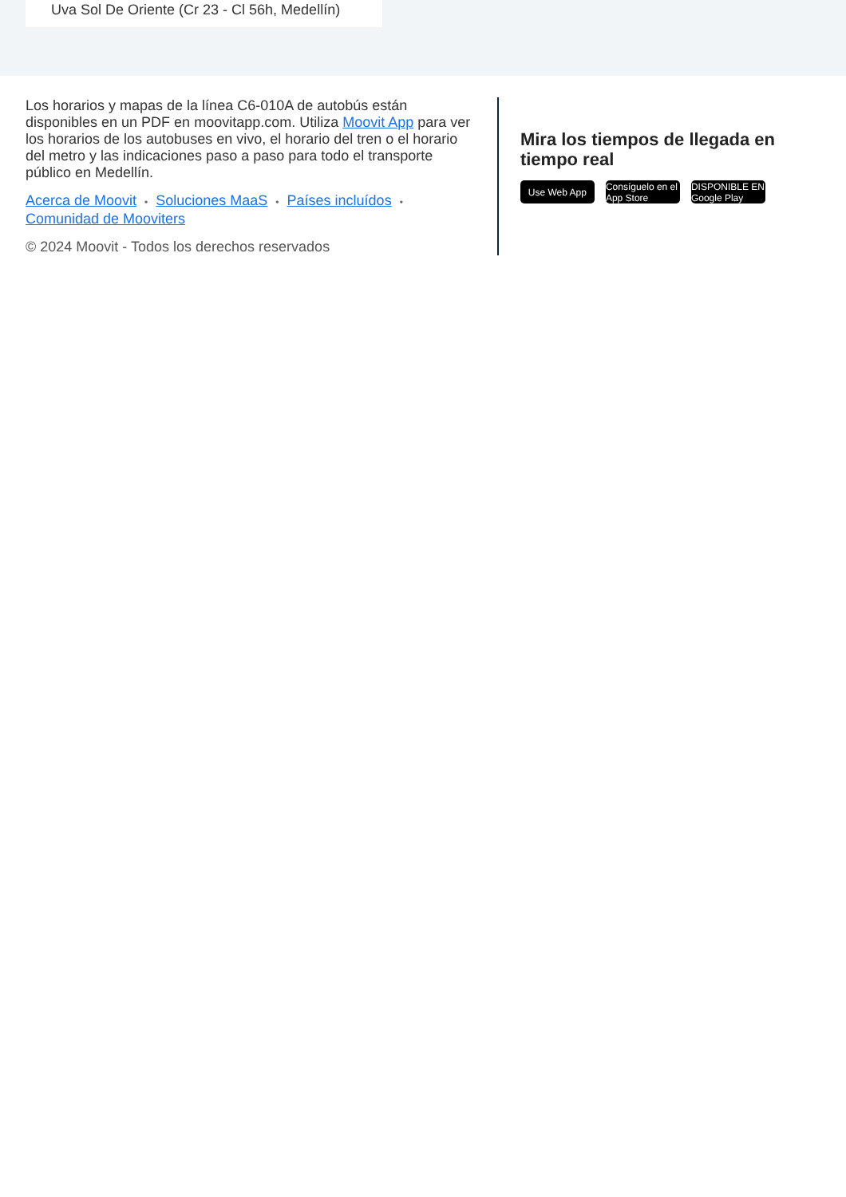Uva Sol De Oriente (Cr 23 - Cl 56h, Medellín)
Los horarios y mapas de la línea C6-010A de autobús están disponibles en un PDF en moovitapp.com. Utiliza Moovit App para ver los horarios de los autobuses en vivo, el horario del tren o el horario del metro y las indicaciones paso a paso para todo el transporte público en Medellín.
Acerca de Moovit • Soluciones MaaS • Países incluídos •
Comunidad de Mooviters
© 2024 Moovit - Todos los derechos reservados
Mira los tiempos de llegada en tiempo real
Use Web App Consíguelo en el App Store
DISPONIBLE EN Google Play